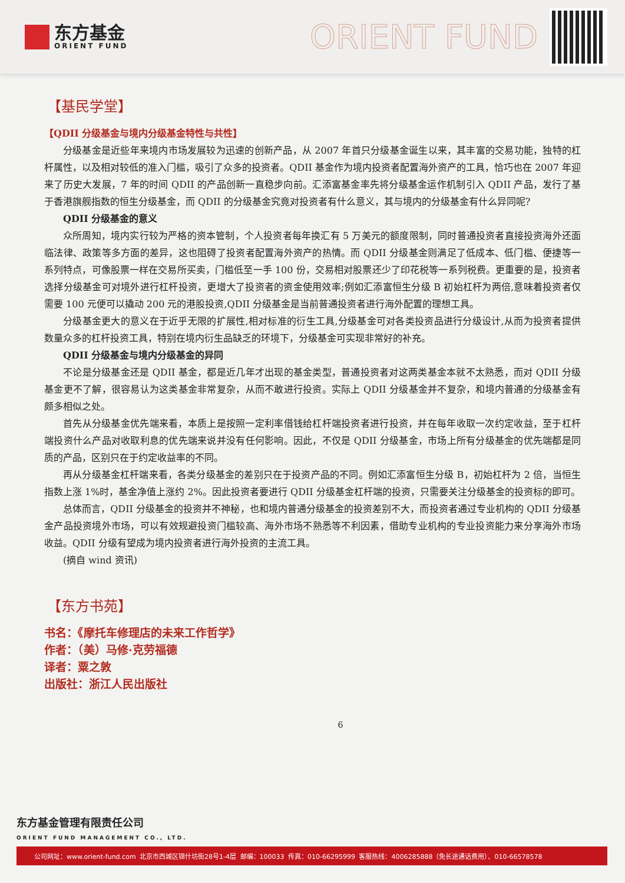东方基金
ORIENT FUND
ORIENT FUND
【基民学堂】
【QDII 分级基金与境内分级基金特性与共性】
分级基金是近些年来境内市场发展较为迅速的创新产品，从 2007 年首只分级基金诞生以来，其丰富的交易功能，独特的杠杆属性，以及相对较低的准入门槛，吸引了众多的投资者。QDII 基金作为境内投资者配置海外资产的工具，恰巧也在 2007 年迎来了历史大发展，7 年的时间 QDII 的产品创新一直稳步向前。汇添富基金率先将分级基金运作机制引入 QDII 产品，发行了基于香港旗舰指数的恒生分级基金，而 QDII 的分级基金究竟对投资者有什么意义，其与境内的分级基金有什么异同呢?
QDII 分级基金的意义
众所周知，境内实行较为严格的资本管制，个人投资者每年换汇有 5 万美元的额度限制，同时普通投资者直接投资海外还面临法律、政策等多方面的差异，这也阻碍了投资者配置海外资产的热情。而 QDII 分级基金则满足了低成本、低门槛、便捷等一系列特点，可像股票一样在交易所买卖，门槛低至一手 100 份，交易相对股票还少了印花税等一系列税费。更重要的是，投资者选择分级基金可对境外进行杠杆投资，更增大了投资者的资金使用效率;例如汇添富恒生分级 B 初始杠杆为两倍,意味着投资者仅需要 100 元便可以撬动 200 元的港股投资,QDII 分级基金是当前普通投资者进行海外配置的理想工具。
分级基金更大的意义在于近乎无限的扩展性,相对标准的衍生工具,分级基金可对各类投资品进行分级设计,从而为投资者提供数量众多的杠杆投资工具，特别在境内衍生品缺乏的环境下，分级基金可实现非常好的补充。
QDII 分级基金与境内分级基金的异同
不论是分级基金还是 QDII 基金，都是近几年才出现的基金类型，普通投资者对这两类基金本就不太熟悉，而对 QDII 分级基金更不了解，很容易认为这类基金非常复杂，从而不敢进行投资。实际上 QDII 分级基金并不复杂，和境内普通的分级基金有颇多相似之处。
首先从分级基金优先端来看，本质上是按照一定利率借钱给杠杆端投资者进行投资，并在每年收取一次约定收益，至于杠杆端投资什么产品对收取利息的优先端来说并没有任何影响。因此，不仅是 QDII 分级基金，市场上所有分级基金的优先端都是同质的产品，区别只在于约定收益率的不同。
再从分级基金杠杆端来看，各类分级基金的差别只在于投资产品的不同。例如汇添富恒生分级 B，初始杠杆为 2 倍，当恒生指数上涨 1%时，基金净值上涨约 2%。因此投资者要进行 QDII 分级基金杠杆端的投资，只需要关注分级基金的投资标的即可。
总体而言，QDII 分级基金的投资并不神秘，也和境内普通分级基金的投资差别不大，而投资者通过专业机构的 QDII 分级基金产品投资境外市场，可以有效规避投资门槛较高、海外市场不熟悉等不利因素，借助专业机构的专业投资能力来分享海外市场收益。QDII 分级有望成为境内投资者进行海外投资的主流工具。
(摘自 wind 资讯)
【东方书苑】
书名：《摩托车修理店的未来工作哲学》
作者：（美）马修·克劳福德
译者：粟之敦
出版社：浙江人民出版社
6
东方基金管理有限责任公司
ORIENT FUND MANAGEMENT CO., LTD.
公司网址：www.orient-fund.com 北京市西城区锦什坊街28号1-4层 邮编：100033 传真：010-66295999 客服热线：4006285888（免长途通话费用）、010-66578578